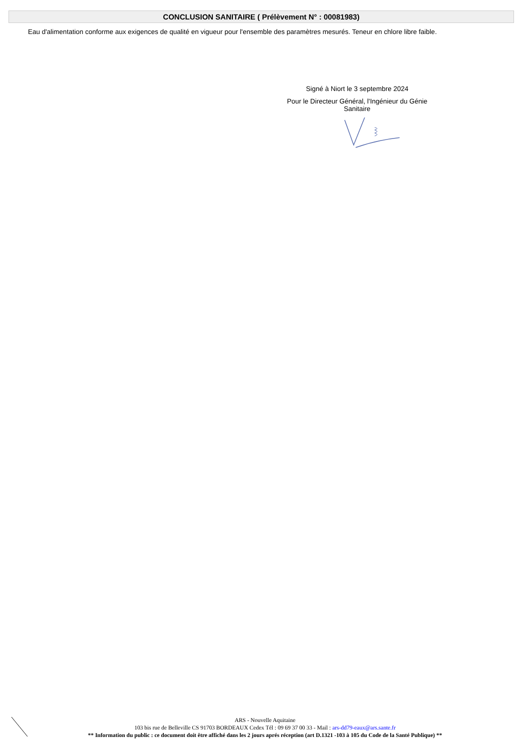CONCLUSION SANITAIRE ( Prélèvement N° : 00081983)
Eau d'alimentation conforme aux exigences de qualité en vigueur pour l'ensemble des paramètres mesurés. Teneur en chlore libre faible.
Signé à Niort le 3 septembre 2024
Pour le Directeur Général, l'Ingénieur du Génie
Sanitaire
ARS - Nouvelle Aquitaine
103 bis rue de Belleville CS 91703 BORDEAUX Cedex Tél : 09 69 37 00 33 - Mail : ars-dd79-eaux@ars.sante.fr
** Information du public : ce document doit être affiché dans les 2 jours aprés réception (art D.1321 -103 à 105 du Code de la Santé Publique) **